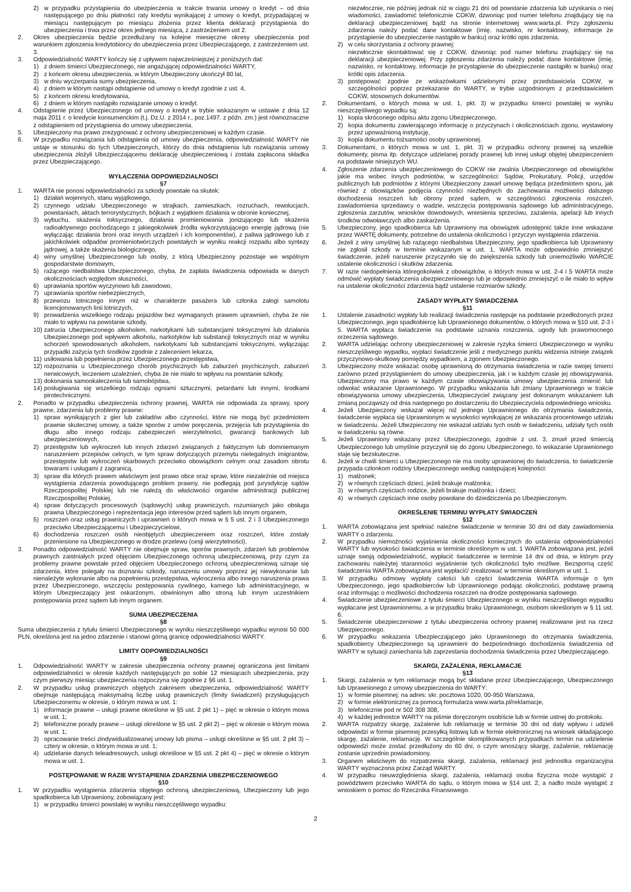2) w przypadku przystąpienia do ubezpieczenia w trakcie trwania umowy o kredyt – od dnia następującego po dniu płatności raty kredytu wynikającej z umowy o kredyt, przypadającej w miesiącu następującym po miesiącu złożenia przez klienta deklaracji przystąpienia do ubezpieczenia i trwa przez okres jednego miesiąca, z zastrzeżeniem ust 2.
2. Okres ubezpieczenia będzie przedłużany na kolejne miesięczne okresy ubezpieczenia pod warunkiem zgłoszenia kredytobiorcy do ubezpieczenia przez Ubezpieczającego, z zastrzeżeniem ust. 3.
3. Odpowiedzialność WARTY kończy się z upływem najwcześniejszej z poniższych dat:
1) z dniem śmierci Ubezpieczonego, nie angażującej odpowiedzialności WARTY,
2) z końcem okresu ubezpieczenia, w którym Ubezpieczony ukończył 80 lat,
3) w dniu wyczerpania sumy ubezpieczenia,
4) z dniem w którym nastąpi odstąpienie od umowy o kredyt zgodnie z ust. 4,
5) z końcem okresu kredytowania,
6) z dniem w którym nastąpiło rozwiązanie umowy o kredyt.
4. Odstąpienie przez Ubezpieczonego od umowy o kredyt w trybie wskazanym w ustawie z dnia 12 maja 2011 r. o kredycie konsumenckim (t.j. Dz.U. z 2014 r., poz.1497. z późn. zm.) jest równoznaczne z odstąpieniem od przystąpienia do umowy ubezpieczenia.
5. Ubezpieczony ma prawo zrezygnować z ochrony ubezpieczeniowej w każdym czasie.
6. W przypadku rozwiązania lub odstąpienia od umowy ubezpieczenia, odpowiedzialność WARTY nie ustaje w stosunku do tych Ubezpieczonych, którzy do dnia odstąpienia lub rozwiązania umowy ubezpieczenia złożyli Ubezpieczającemu deklarację ubezpieczeniową i została zapłacona składka przez Ubezpieczającego.
WYŁĄCZENIA ODPOWIEDZIALNOŚCI
§7
1. WARTA nie ponosi odpowiedzialności za szkody powstałe na skutek:
1) działań wojennych, stanu wyjątkowego,
2) czynnego udziału Ubezpieczonego w strajkach, zamieszkach, rozruchach, rewolucjach, powstaniach, aktach terrorystycznych, bójkach z wyjątkiem działania w obronie koniecznej,
3) wybuchu, skażenia toksycznego, działania promieniowania jonizującego lub skażenia radioaktywnego pochodzącego z jakiegokolwiek źródła wykorzystującego energię jądrową (nie wyłączając działania broni oraz innych urządzeń i ich komponentów), z paliwa jądrowego lub z jakichkolwiek odpadów promieniotwórczych powstałych w wyniku reakcji rozpadu albo syntezy jądrowej, a także skażenia biologicznego,
4) winy umyślnej Ubezpieczonego lub osoby, z którą Ubezpieczony pozostaje we wspólnym gospodarstwie domowym,
5) rażącego niedbalstwa Ubezpieczonego, chyba, że zapłata świadczenia odpowiada w danych okolicznościach względom słuszności,
6) uprawiania sportów wyczynowo lub zawodowo,
7) uprawiania sportów niebezpiecznych,
8) przewozu lotniczego innym niż w charakterze pasażera lub członka załogi samolotu licencjonowanych linii lotniczych,
9) prowadzenia wszelkiego rodzaju pojazdów bez wymaganych prawem uprawnień, chyba że nie miało to wpływu na powstanie szkody,
10) zatrucia Ubezpieczonego alkoholem, narkotykami lub substancjami toksycznymi lub działania Ubezpieczonego pod wpływem alkoholu, narkotyków lub substancji toksycznych oraz w wyniku schorzeń spowodowanych alkoholem, narkotykami lub substancjami toksycznymi, wyłączając przypadki zażycia tych środków zgodnie z zaleceniem lekarza,
11) usiłowania lub popełnienia przez Ubezpieczonego przestępstwa,
12) rozpoznania u Ubezpieczonego chorób psychicznych lub zaburzeń psychicznych, zaburzeń nerwicowych, leczeniem uzależnień, chyba że nie miało to wpływu na powstanie szkody,
13) dokonania samookaleczenia lub samobójstwa,
14) posługiwania się wszelkiego rodzaju ogniami sztucznymi, petardami lub innymi, środkami pirotechnicznymi.
2. Ponadto w przypadku ubezpieczenia ochrony prawnej, WARTA nie odpowiada za sprawy, spory prawne, zdarzenia lub problemy prawne:
1) spraw wynikających z gier lub zakładów albo czynności, które nie mogą być przedmiotem prawnie skutecznej umowy, a także sporów z umów poręczenia, przejęcia lub przystąpienia do długu albo innego rodzaju zabezpieczeń wierzytelności, gwarancji bankowych lub ubezpieczeniowych,
2) przestępstw lub wykroczeń lub innych zdarzeń związanych z faktycznym lub domniemanym naruszeniem przepisów celnych, w tym spraw dotyczących przemytu nielegalnych imigrantów, przestępstw lub wykroczeń skarbowych przeciwko obowiązkom celnym oraz zasadom obrotu towarami i usługami z zagranicą,
3) spraw dla których prawem właściwym jest prawo obce oraz spraw, które niezależnie od miejsca wystąpienia zdarzenia powodującego problem prawny, nie podlegają pod jurysdykcję sądów Rzeczpospolitej Polskiej lub nie należą do właściwości organów administracji publicznej Rzeczpospolitej Polskiej,
4) spraw dotyczących procesowych (sądowych) usług prawniczych, rozumianych jako obsługa prawna Ubezpieczonego i reprezentacja jego interesów przed sądem lub innym organem,
5) roszczeń oraz usług prawniczych i uprawnień o których mowa w § 5 ust. 2 i 3 Ubezpieczonego przeciwko Ubezpieczającemu i Ubezpieczycielowi,
6) dochodzenia roszczeń osób nieobjętych ubezpieczeniem oraz roszczeń, które zostały przeniesione na Ubezpieczonego w drodze przelewu (cesji wierzytelności).
3. Ponadto odpowiedzialność WARTY nie obejmuje spraw, sporów prawnych, zdarzeń lub problemów prawnych zaistniałych przed objęciem Ubezpieczonego ochroną ubezpieczeniową, przy czym za problemy prawne powstałe przed objęciem Ubezpieczonego ochroną ubezpieczeniową uznaje się zdarzenia, które polegały na doznaniu szkody, naruszeniu umowy poprzez jej niewykonanie lub nienależyte wykonanie albo na popełnieniu przestępstwa, wykroczenia albo innego naruszenia prawa przez Ubezpieczonego, wszczęciu postępowania cywilnego, karnego lub administracyjnego, w którym Ubezpieczający jest oskarżonym, obwinionym albo stroną lub innym uczestnikiem postępowania przez sądem lub innym organem.
SUMA UBEZPIECZENIA
§8
Suma ubezpieczenia z tytułu śmierci Ubezpieczonego w wyniku nieszczęśliwego wypadku wynosi 50 000 PLN, określona jest na jedno zdarzenie i stanowi górną granicę odpowiedzialności WARTY.
LIMITY ODPOWIEDZIALNOŚCI
§9
1. Odpowiedzialność WARTY w zakresie ubezpieczenia ochrony prawnej ograniczona jest limitami odpowiedzialności w okresie każdych następujących po sobie 12 miesiącach ubezpieczenia, przy czym pierwszy miesiąc ubezpieczenia rozpoczyna się zgodnie z §6 ust. 1.
2. W przypadku usług prawniczych objętych zakresem ubezpieczenia, odpowiedzialność WARTY obejmuje następującą maksymalną liczbę usług prawniczych (limity świadczeń) przysługujących Ubezpieczonemu w okresie, o którym mowa w ust. 1:
1) informacje prawne – usługi prawne określone w §5 ust. 2 pkt 1) – pięć w okresie o którym mowa w ust. 1;
2) telefoniczne porady prawne – usługi określone w §5 ust. 2 pkt 2) – pięć w okresie o którym mowa w ust. 1;
3) opracowanie treści zindywidualizowanej umowy lub pisma – usługi określone w §5 ust. 2 pkt 3) – cztery w okresie, o którym mowa w ust. 1;
4) udzielanie danych teleadresowych, usługi określone w §5 ust. 2 pkt 4) – pięć w okresie o którym mowa w ust. 1.
POSTĘPOWANIE W RAZIE WYSTĄPIENIA ZDARZENIA UBEZPIECZENIOWEGO
§10
1. W przypadku wystąpienia zdarzenia objętego ochroną ubezpieczeniową, Ubezpieczony lub jego spadkobierca lub Uprawniony, zobowiązany jest:
1) w przypadku śmierci powstałej w wyniku nieszczęśliwego wypadku:
niezwłocznie, nie później jednak niż w ciągu 21 dni od powstanie zdarzenia lub uzyskania o niej wiadomości, zawiadomić telefonicznie COKW, dzwoniąc pod numer telefonu znajdujący się na deklaracji ubezpieczeniowej bądź na stronie internetowej www.warta.pl. Przy zgłoszeniu zdarzenia należy podać dane kontaktowe (imię, nazwisko, nr kontaktowy, informacje że przystąpienie do ubezpieczenie nastąpiło w banku) oraz krótki opis zdarzenia.
2) w celu skorzystania z ochrony prawnej:
niezwłocznie skontaktować się z COKW, dzwoniąc pod numer telefonu znajdujący się na deklaracji ubezpieczeniowej. Przy zgłoszeniu zdarzenia należy podać dane kontaktowe (imię, nazwisko, nr kontaktowy, informacje że przystąpienie do ubezpieczenie nastąpiło w banku) oraz krótki opis zdarzenia.
3) postępować zgodnie ze wskazówkami udzielonymi przez przedstawiciela COKW, w szczególności poprzez przekazanie do WARTY, w trybie uzgodnionym z przedstawicielem COKW, stosownych dokumentów.
2. Dokumentami, o których mowa w ust. 1, pkt. 3) w przypadku śmierci powstałej w wyniku nieszczęśliwego wypadku są:
1) kopia skróconego odpisu aktu zgonu Ubezpieczonego,
2) kopia dokumentu zawierającego informację o przyczynach i okolicznościach zgonu, wystawiony przez upoważnioną instytucję,
3) kopia dokumentu tożsamości osoby uprawnionej.
3. Dokumentami, o których mowa w ust. 1, pkt. 3) w przypadku ochrony prawnej są wszelkie dokumenty, pisma itp. dotyczące udzielanej porady prawnej lub innej usługi objętej ubezpieczeniem na podstawie niniejszych WU.
4. Zgłoszenie zdarzenia ubezpieczeniowego do COKW nie zwalnia Ubezpieczonego od obowiązków jakie ma wobec innych podmiotów, w szczególności: Sądów, Prokuratury, Policji, urzędów publicznych lub podmiotów z którymi Ubezpieczony zawarł umowę będąca przedmiotem sporu, jak również z obowiązków podjęcia czynności niezbędnych do zachowania możliwości dalszego dochodzenia roszczeń lub obrony przed sądem, w szczególności zgłoszenia roszczeń, zawiadomienia sprzedawcy o wadzie, wszczęcia postępowania sądowego lub administracyjnego, zgłoszenia zarzutów, wniosków dowodowych, wniesienia sprzeciwu, zażalenia, apelacji lub innych środków odwoławczych albo zaskarżenia.
5. Ubezpieczony, jego spadkobierca lub Uprawniony ma obowiązek udostępnić także inne wskazane przez WARTĘ dokumenty, potrzebne do ustalenia okoliczności i przyczyn wystąpienia zdarzenia.
6. Jeżeli z winy umyślnej lub rażącego niedbalstwa Ubezpieczony, jego spadkobierca lub Uprawniony nie zgłosił szkody w terminie wskazanym w ust. 1, WARTA może odpowiednio zmniejszyć świadczenie, jeżeli naruszenie przyczyniło się do zwiększenia szkody lub uniemożliwiło WARCIE ustalenie okoliczności i skutków zdarzenia.
7. W razie niedopełnienia któregokolwiek z obowiązków, o których mowa w ust. 2-4 i 5 WARTA może odmówić wypłaty świadczenia ubezpieczeniowego lub je odpowiednio zmniejszyć o ile miało to wpływ na ustalenie okoliczności zdarzenia bądź ustalenie rozmiarów szkody.
ZASADY WYPŁATY ŚWIADCZENIA
§11
1. Ustalenie zasadności wypłaty lub realizacji świadczenia następuje na podstawie przedłożonych przez Ubezpieczonego, jego spadkobiercę lub Uprawnionego dokumentów, o których mowa w §10 ust. 2-3 i 5. WARTA wypłaca świadczenie na podstawie uznania roszczenia, ugody lub prawomocnego orzeczenia sądowego.
2. WARTA udzielając ochrony ubezpieczeniowej w zakresie ryzyka śmierci Ubezpieczonego w wyniku nieszczęśliwego wypadku, wypłaci świadczenie jeśli z medycznego punktu widzenia istnieje związek przyczynowo-skutkowy pomiędzy wypadkiem, a zgonem Ubezpieczonego.
3. Ubezpieczony może wskazać osobę uprawnioną do otrzymania świadczenia w razie swojej śmierci zarówno przed przystąpieniem do umowy ubezpieczenia, jak i w każdym czasie jej obowiązywania. Ubezpieczony ma prawo w każdym czasie obowiązywania umowy ubezpieczenia zmienić lub odwołać wskazanie Uprawnionego. W przypadku wskazania lub zmiany Uprawnionego w trakcie obowiązywania umowy ubezpieczenia, Ubezpieczyciel związany jest dokonanym wskazaniem lub zmianą począwszy od dnia następnego po dostarczeniu do Ubezpieczyciela odpowiedniego wniosku.
4. Jeżeli Ubezpieczony wskazał więcej niż jednego Uprawnionego do otrzymania świadczenia, świadczenie wypłaca się Uprawnionym w wysokości wynikającej ze wskazania procentowego udziału w świadczeniu. Jeżeli Ubezpieczony nie wskazał udziału tych osób w świadczeniu, udziały tych osób w świadczeniu są równe.
5. Jeżeli Uprawniony wskazany przez Ubezpieczonego, zgodnie z ust. 3, zmarł przed śmiercią Ubezpieczonego lub umyślnie przyczynił się do zgonu Ubezpieczonego, to wskazanie Uprawnionego staje się bezskuteczne.
6. Jeżeli w chwili śmierci u Ubezpieczonego nie ma osoby uprawnionej do świadczenia, to świadczenie przypada członkom rodziny Ubezpieczonego według następującej kolejności:
1) małżonek;
2) w równych częściach dzieci, jeżeli brakuje małżonka;
3) w równych częściach rodzice, jeżeli brakuje małżonka i dzieci;
4) w równych częściach inne osoby powołane do dziedziczenia po Ubezpieczonym.
OKREŚLENIE TERMINU WYPŁATY ŚWIADCZEŃ
§12
1. WARTA zobowiązana jest spełniać należne świadczenie w terminie 30 dni od daty zawiadomienia WARTY o zdarzeniu.
2. W przypadku niemożności wyjaśnienia okoliczności koniecznych do ustalenia odpowiedzialności WARTY lub wysokości świadczenia w terminie określonym w ust. 1 WARTA zobowiązana jest, jeżeli uznaje swoją odpowiedzialność, wypłacić świadczenie w terminie 14 dni od dnia, w którym przy zachowaniu należytej staranności wyjaśnienie tych okoliczności było możliwe. Bezsporną część świadczenia WARTA zobowiązana jest wypłacić/ zrealizować w terminie określonym w ust. 1.
3. W przypadku odmowy wypłaty całości lub części świadczenia WARTA informuje o tym Ubezpieczonego, jego spadkobierców lub Uprawnionego podając okoliczności, podstawę prawną oraz informując o możliwości dochodzenia roszczeń na drodze postępowania sądowego.
4. Świadczenie ubezpieczeniowe z tytułu śmierci Ubezpieczonego w wyniku nieszczęśliwego wypadku wypłacane jest Uprawnionemu, a w przypadku braku Uprawnionego, osobom określonym w § 11 ust. 6.
5. Świadczenie ubezpieczeniowe z tytułu ubezpieczenia ochrony prawnej realizowane jest na rzecz Ubezpieczonego.
6. W przypadku wskazania Ubezpieczającego jako Uprawnionego do otrzymania świadczenia, spadkobiercy Ubezpieczonego są uprawnieni do bezpośredniego dochodzenia świadczenia od WARTY w sytuacji zaniechania lub zaprzestania dochodzenia świadczenia przez Ubezpieczającego.
SKARGI, ZAŻALENIA, REKLAMACJE
§13
1. Skargi, zażalenia w tym reklamacje mogą być składane przez Ubezpieczającego, Ubezpieczonego lub Uprawnionego z umowy ubezpieczenia do WARTY:
1) w formie pisemnej: na adres: skr. pocztowa 1020, 00-950 Warszawa,
2) w formie elektronicznej za pomocą formularza www.warta.pl/reklamacje,
3) telefonicznie pod nr 502 308 308,
4) w każdej jednostce WARTY na piśmie doręczonym osobiście lub w formie ustnej do protokołu.
2. WARTA rozpatrzy skargę, zażalenie lub reklamację w terminie 30 dni od daty wpływu i udzieli odpowiedzi w formie pisemnej przesyłką listową lub w formie elektronicznej na wniosek składającego skargę, zażalenie, reklamację. W szczególnie skomplikowanych przypadkach termin na udzielenie odpowiedzi może zostać przedłużony do 60 dni, o czym wnoszący skargę, zażalenie, reklamację zostanie uprzednio powiadomiony.
3. Organem właściwym do rozpatrzenia skargi, zażalenia, reklamacji jest jednostka organizacyjna WARTY wyznaczona przez Zarząd WARTY.
4. W przypadku nieuwzględnienia skargi, zażalenia, reklamacji osoba fizyczna może wystąpić z powództwem przeciwko WARTA do sądu, o którym mowa w §14 ust. 2, a nadto może wystąpić z wnioskiem o pomoc do Rzecznika Finansowego.
2